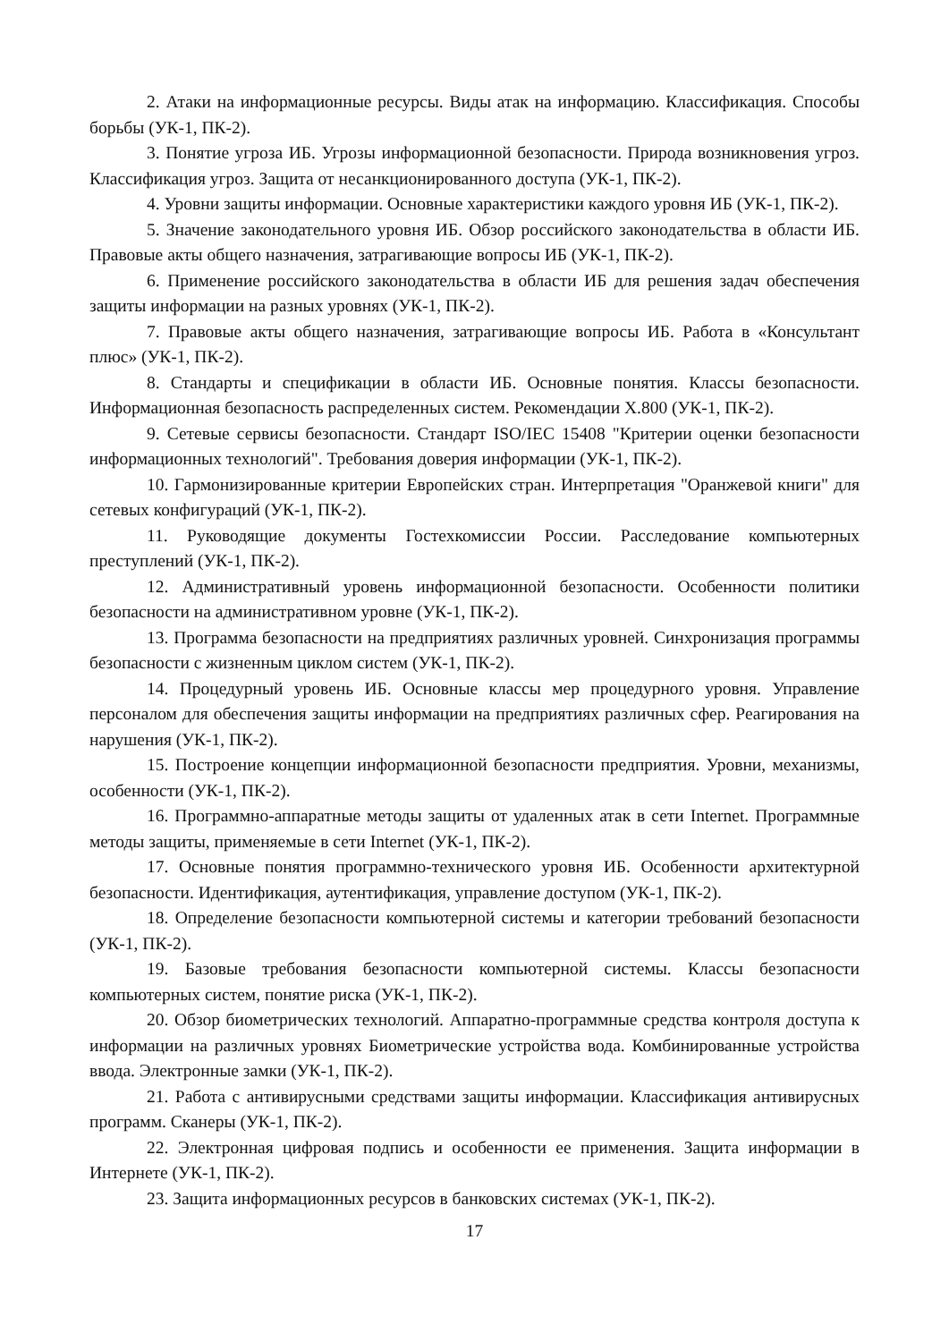2. Атаки на информационные ресурсы. Виды атак на информацию. Классификация. Способы борьбы (УК-1, ПК-2).
3. Понятие угроза ИБ. Угрозы информационной безопасности. Природа возникновения угроз. Классификация угроз. Защита от несанкционированного доступа (УК-1, ПК-2).
4. Уровни защиты информации. Основные характеристики каждого уровня ИБ (УК-1, ПК-2).
5. Значение законодательного уровня ИБ. Обзор российского законодательства в области ИБ. Правовые акты общего назначения, затрагивающие вопросы ИБ (УК-1, ПК-2).
6. Применение российского законодательства в области ИБ для решения задач обеспечения защиты информации на разных уровнях (УК-1, ПК-2).
7. Правовые акты общего назначения, затрагивающие вопросы ИБ. Работа в «Консультант плюс» (УК-1, ПК-2).
8. Стандарты и спецификации в области ИБ. Основные понятия. Классы безопасности. Информационная безопасность распределенных систем. Рекомендации X.800 (УК-1, ПК-2).
9. Сетевые сервисы безопасности. Стандарт ISO/IEC 15408 "Критерии оценки безопасности информационных технологий". Требования доверия информации (УК-1, ПК-2).
10. Гармонизированные критерии Европейских стран. Интерпретация "Оранжевой книги" для сетевых конфигураций (УК-1, ПК-2).
11. Руководящие документы Гостехкомиссии России. Расследование компьютерных преступлений (УК-1, ПК-2).
12. Административный уровень информационной безопасности. Особенности политики безопасности на административном уровне (УК-1, ПК-2).
13. Программа безопасности на предприятиях различных уровней. Синхронизация программы безопасности с жизненным циклом систем (УК-1, ПК-2).
14. Процедурный уровень ИБ. Основные классы мер процедурного уровня. Управление персоналом для обеспечения защиты информации на предприятиях различных сфер. Реагирования на нарушения (УК-1, ПК-2).
15. Построение концепции информационной безопасности предприятия. Уровни, механизмы, особенности (УК-1, ПК-2).
16. Программно-аппаратные методы защиты от удаленных атак в сети Internet. Программные методы защиты, применяемые в сети Internet (УК-1, ПК-2).
17. Основные понятия программно-технического уровня ИБ. Особенности архитектурной безопасности. Идентификация, аутентификация, управление доступом (УК-1, ПК-2).
18. Определение безопасности компьютерной системы и категории требований безопасности (УК-1, ПК-2).
19. Базовые требования безопасности компьютерной системы. Классы безопасности компьютерных систем, понятие риска (УК-1, ПК-2).
20. Обзор биометрических технологий. Аппаратно-программные средства контроля доступа к информации на различных уровнях Биометрические устройства вода. Комбинированные устройства ввода. Электронные замки (УК-1, ПК-2).
21. Работа с антивирусными средствами защиты информации. Классификация антивирусных программ. Сканеры (УК-1, ПК-2).
22. Электронная цифровая подпись и особенности ее применения. Защита информации в Интернете (УК-1, ПК-2).
23. Защита информационных ресурсов в банковских системах (УК-1, ПК-2).
17